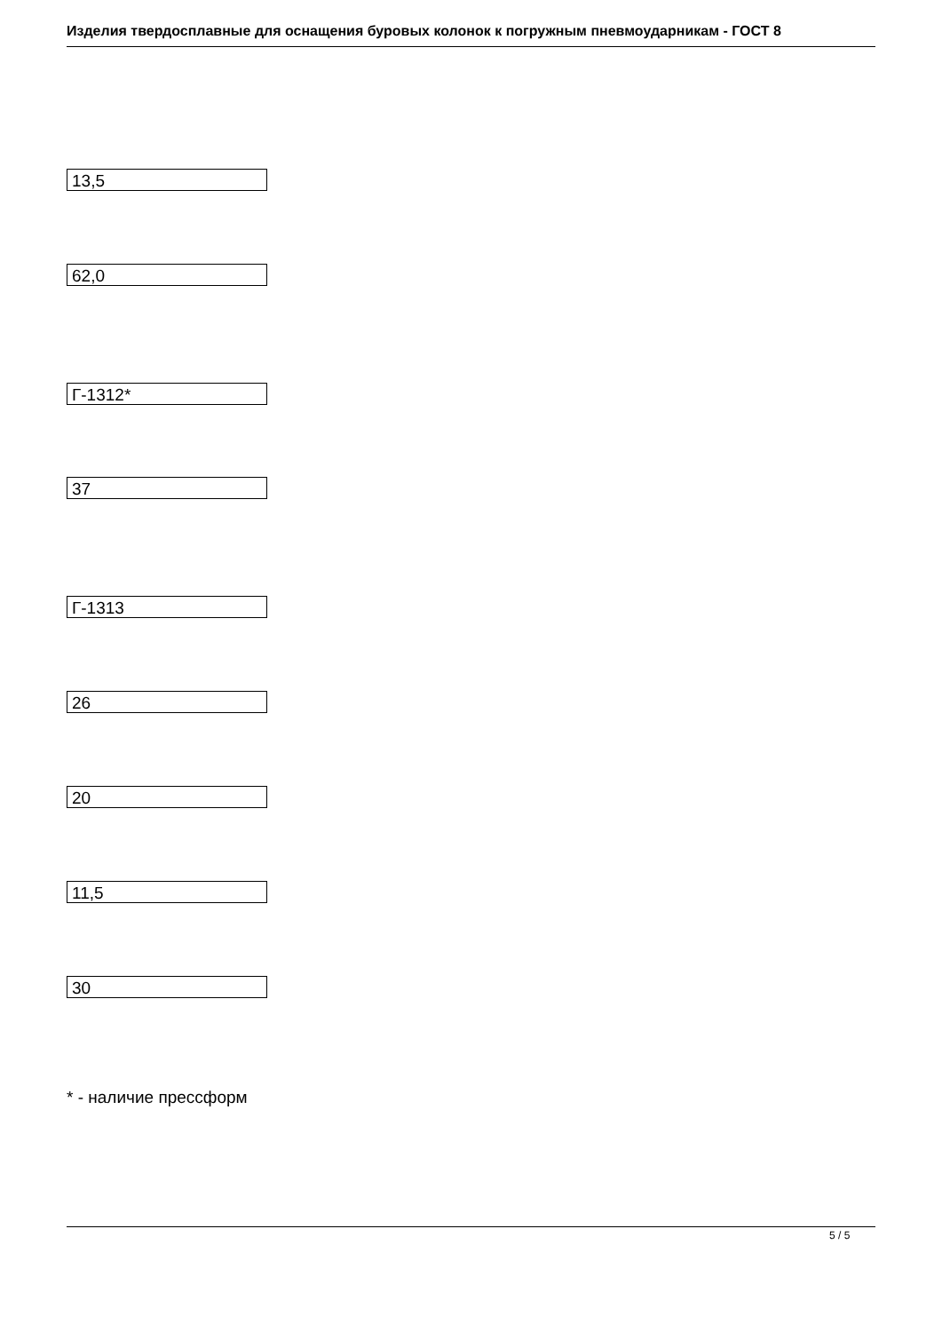Изделия твердосплавные для оснащения буровых колонок к погружным пневмоударникам - ГОСТ 8
13,5
62,0
Г-1312*
37
Г-1313
26
20
11,5
30
* - наличие прессформ
5 / 5